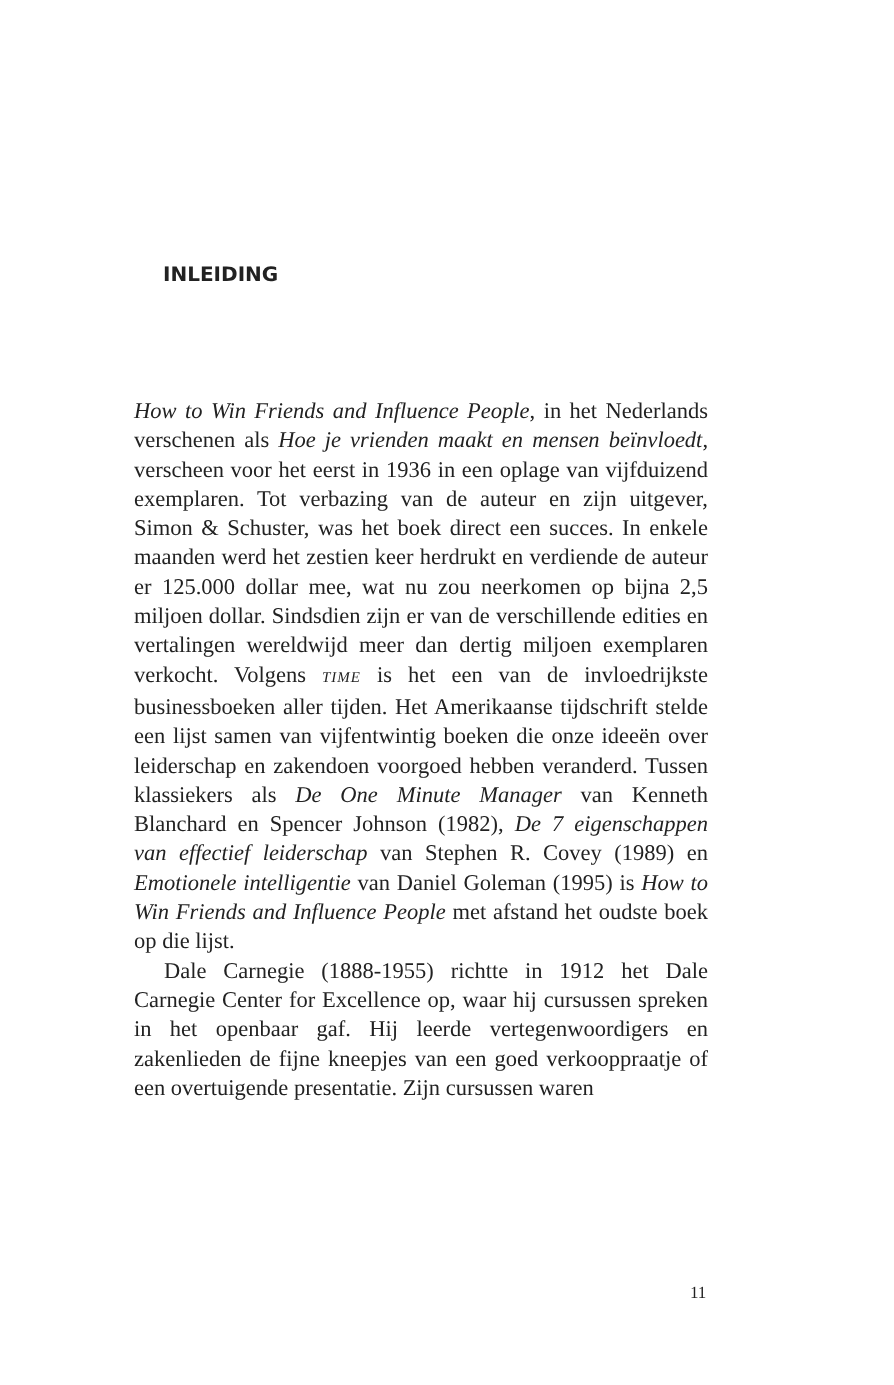INLEIDING
How to Win Friends and Influence People, in het Nederlands verschenen als Hoe je vrienden maakt en mensen beïnvloedt, verscheen voor het eerst in 1936 in een oplage van vijfduizend exemplaren. Tot verbazing van de auteur en zijn uitgever, Simon & Schuster, was het boek direct een succes. In enkele maanden werd het zestien keer herdrukt en verdiende de auteur er 125.000 dollar mee, wat nu zou neerkomen op bijna 2,5 miljoen dollar. Sindsdien zijn er van de verschillende edities en vertalingen wereldwijd meer dan dertig miljoen exemplaren verkocht. Volgens TIME is het een van de invloedrijkste businessboeken aller tijden. Het Amerikaanse tijdschrift stelde een lijst samen van vijfentwintig boeken die onze ideeën over leiderschap en zakendoen voorgoed hebben veranderd. Tussen klassiekers als De One Minute Manager van Kenneth Blanchard en Spencer Johnson (1982), De 7 eigenschappen van effectief leiderschap van Stephen R. Covey (1989) en Emotionele intelligentie van Daniel Goleman (1995) is How to Win Friends and Influence People met afstand het oudste boek op die lijst.
Dale Carnegie (1888-1955) richtte in 1912 het Dale Carnegie Center for Excellence op, waar hij cursussen spreken in het openbaar gaf. Hij leerde vertegenwoordigers en zakenlieden de fijne kneepjes van een goed verkooppraatje of een overtuigende presentatie. Zijn cursussen waren
11